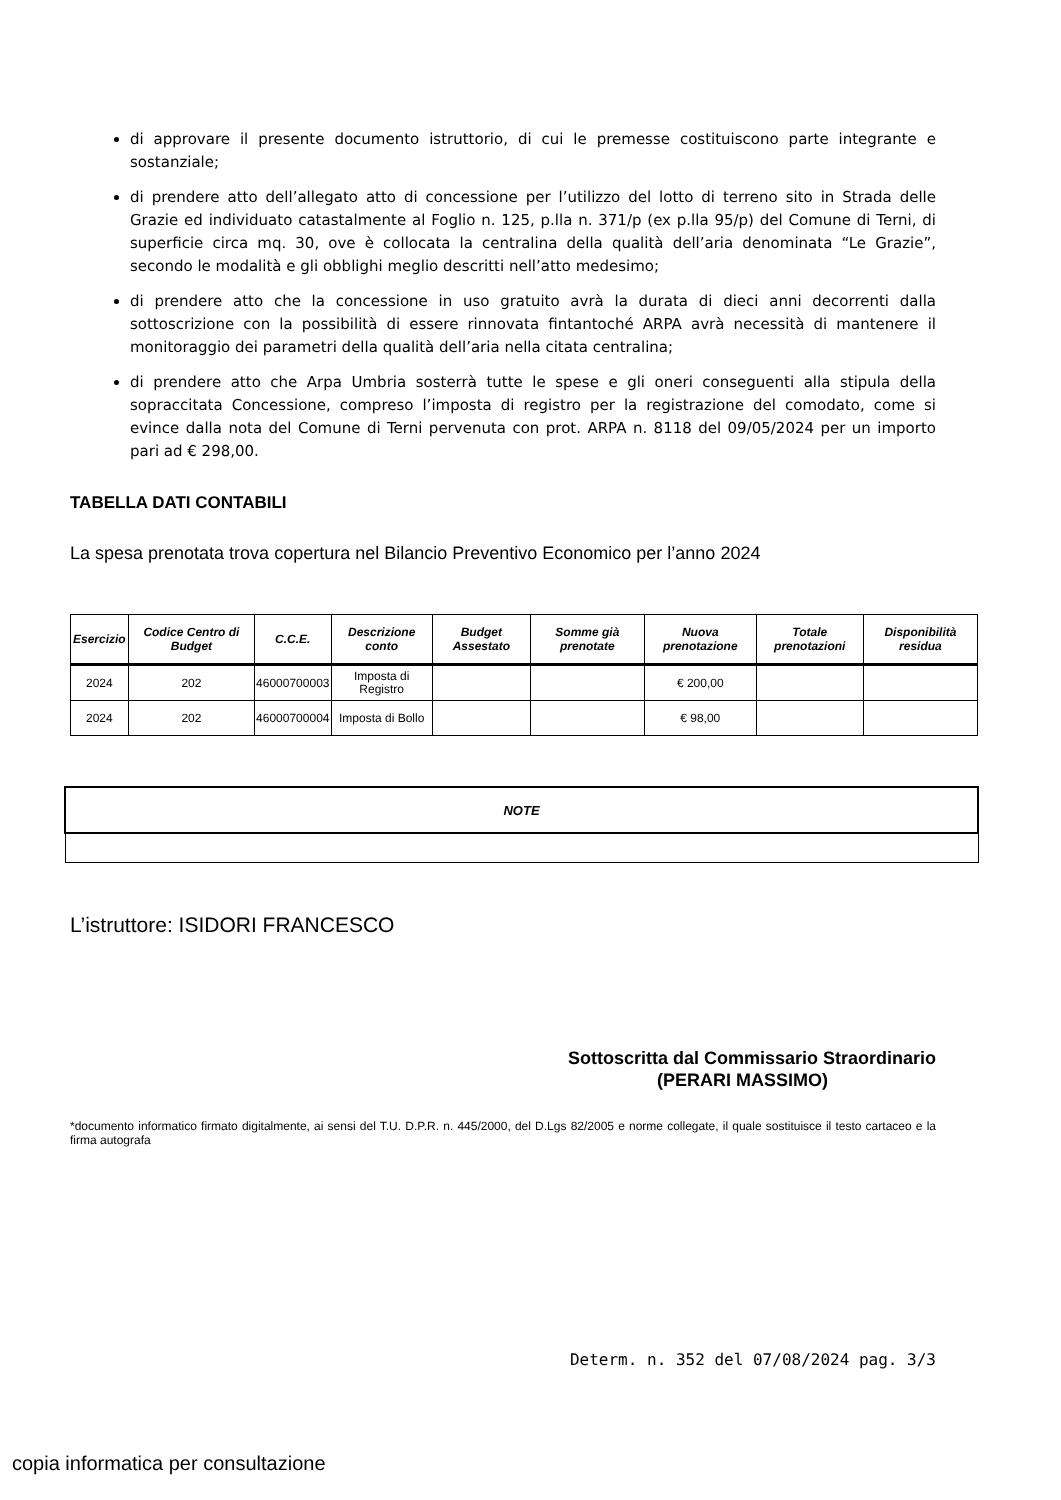di approvare il presente documento istruttorio, di cui le premesse costituiscono parte integrante e sostanziale;
di prendere atto dell’allegato atto di concessione per l’utilizzo del lotto di terreno sito in Strada delle Grazie ed individuato catastalmente al Foglio n. 125, p.lla n. 371/p (ex p.lla 95/p) del Comune di Terni, di superficie circa mq. 30, ove è collocata la centralina della qualità dell’aria denominata “Le Grazie”, secondo le modalità e gli obblighi meglio descritti nell’atto medesimo;
di prendere atto che la concessione in uso gratuito avrà la durata di dieci anni decorrenti dalla sottoscrizione con la possibilità di essere rinnovata fintantoché ARPA avrà necessità di mantenere il monitoraggio dei parametri della qualità dell’aria nella citata centralina;
di prendere atto che Arpa Umbria sosterrà tutte le spese e gli oneri conseguenti alla stipula della sopraccitata Concessione, compreso l’imposta di registro per la registrazione del comodato, come si evince dalla nota del Comune di Terni pervenuta con prot. ARPA n. 8118 del 09/05/2024 per un importo pari ad € 298,00.
TABELLA DATI CONTABILI
La spesa prenotata trova copertura nel Bilancio Preventivo Economico per l’anno 2024
| Esercizio | Codice Centro di Budget | C.C.E. | Descrizione conto | Budget Assestato | Somme già prenotate | Nuova prenotazione | Totale prenotazioni | Disponibilità residua |
| --- | --- | --- | --- | --- | --- | --- | --- | --- |
| 2024 | 202 | 46000700003 | Imposta di Registro | | | € 200,00 | | |
| 2024 | 202 | 46000700004 | Imposta di Bollo | | | € 98,00 | | |
| NOTE |
| --- |
L’istruttore: ISIDORI FRANCESCO
Sottoscritta dal Commissario Straordinario
(PERARI MASSIMO)
*documento informatico firmato digitalmente, ai sensi del T.U. D.P.R. n. 445/2000, del D.Lgs 82/2005 e norme collegate, il quale sostituisce il testo cartaceo e la firma autografa
Determ. n. 352 del 07/08/2024 pag. 3/3
copia informatica per consultazione